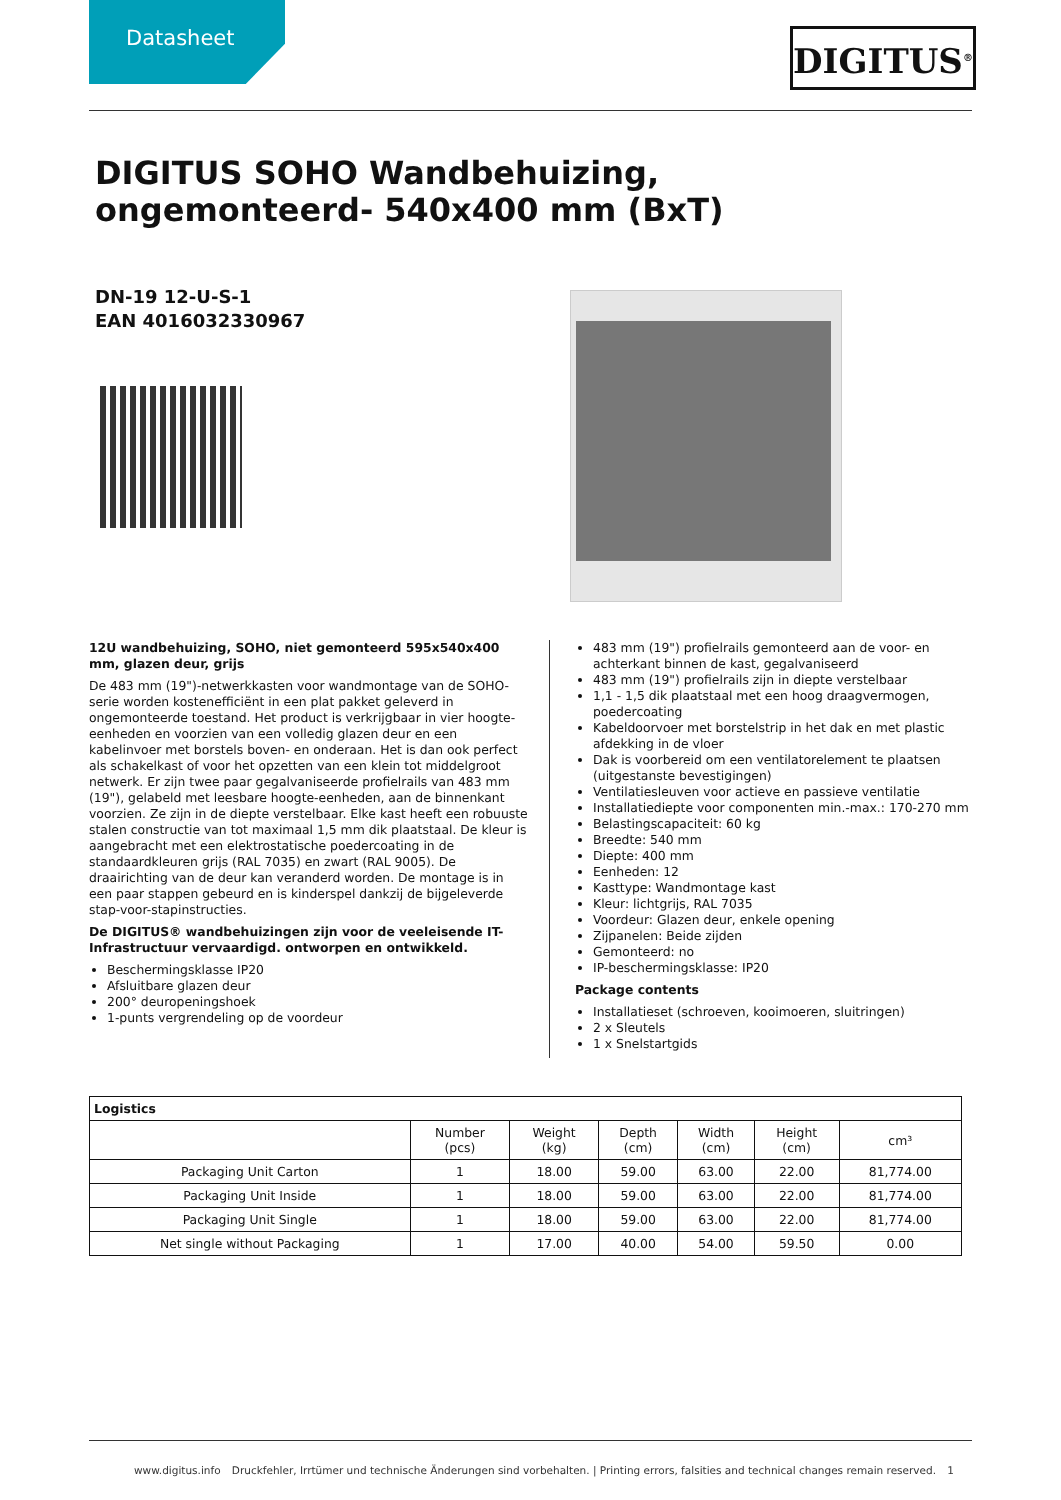Datasheet DIGITUS<sup>®</sup>
DIGITUS SOHO Wandbehuizing, ongemonteerd- 540x400 mm (BxT)
DN-19 12-U-S-1
EAN 4016032330967
12U wandbehuizing, SOHO, niet gemonteerd 595x540x400 mm, glazen deur, grijs
De 483 mm (19")-netwerkkasten voor wandmontage van de SOHO-serie worden kostenefficiënt in een plat pakket geleverd in ongemonteerde toestand. Het product is verkrijgbaar in vier hoogte-eenheden en voorzien van een volledig glazen deur en een kabelinvoer met borstels boven- en onderaan. Het is dan ook perfect als schakelkast of voor het opzetten van een klein tot middelgroot netwerk. Er zijn twee paar gegalvaniseerde profielrails van 483 mm (19"), gelabeld met leesbare hoogte-eenheden, aan de binnenkant voorzien. Ze zijn in de diepte verstelbaar. Elke kast heeft een robuuste stalen constructie van tot maximaal 1,5 mm dik plaatstaal. De kleur is aangebracht met een elektrostatische poedercoating in de standaardkleuren grijs (RAL 7035) en zwart (RAL 9005). De draairichting van de deur kan veranderd worden. De montage is in een paar stappen gebeurd en is kinderspel dankzij de bijgeleverde stap-voor-stapinstructies.
De DIGITUS® wandbehuizingen zijn voor de veeleisende IT-Infrastructuur vervaardigd. ontworpen en ontwikkeld.
Beschermingsklasse IP20
Afsluitbare glazen deur
200° deuropeningshoek
1-punts vergrendeling op de voordeur
483 mm (19") profielrails gemonteerd aan de voor- en achterkant binnen de kast, gegalvaniseerd
483 mm (19") profielrails zijn in diepte verstelbaar
1,1 - 1,5 dik plaatstaal met een hoog draagvermogen, poedercoating
Kabeldoorvoer met borstelstrip in het dak en met plastic afdekking in de vloer
Dak is voorbereid om een ventilatorelement te plaatsen (uitgestanste bevestigingen)
Ventilatiesleuven voor actieve en passieve ventilatie
Installatiediepte voor componenten min.-max.: 170-270 mm
Belastingscapaciteit: 60 kg
Breedte: 540 mm
Diepte: 400 mm
Eenheden: 12
Kasttype: Wandmontage kast
Kleur: lichtgrijs, RAL 7035
Voordeur: Glazen deur, enkele opening
Zijpanelen: Beide zijden
Gemonteerd: no
IP-beschermingsklasse: IP20
Package contents
Installatieset (schroeven, kooimoeren, sluitringen)
2 x Sleutels
1 x Snelstartgids
| Logistics | | | | | | |
| --- | --- | --- | --- | --- | --- | --- |
| | Number (pcs) | Weight (kg) | Depth (cm) | Width (cm) | Height (cm) | cm³ |
| Packaging Unit Carton | 1 | 18.00 | 59.00 | 63.00 | 22.00 | 81,774.00 |
| Packaging Unit Inside | 1 | 18.00 | 59.00 | 63.00 | 22.00 | 81,774.00 |
| Packaging Unit Single | 1 | 18.00 | 59.00 | 63.00 | 22.00 | 81,774.00 |
| Net single without Packaging | 1 | 17.00 | 40.00 | 54.00 | 59.50 | 0.00 |
www.digitus.info Druckfehler, Irrtümer und technische Änderungen sind vorbehalten. | Printing errors, falsities and technical changes remain reserved. 1